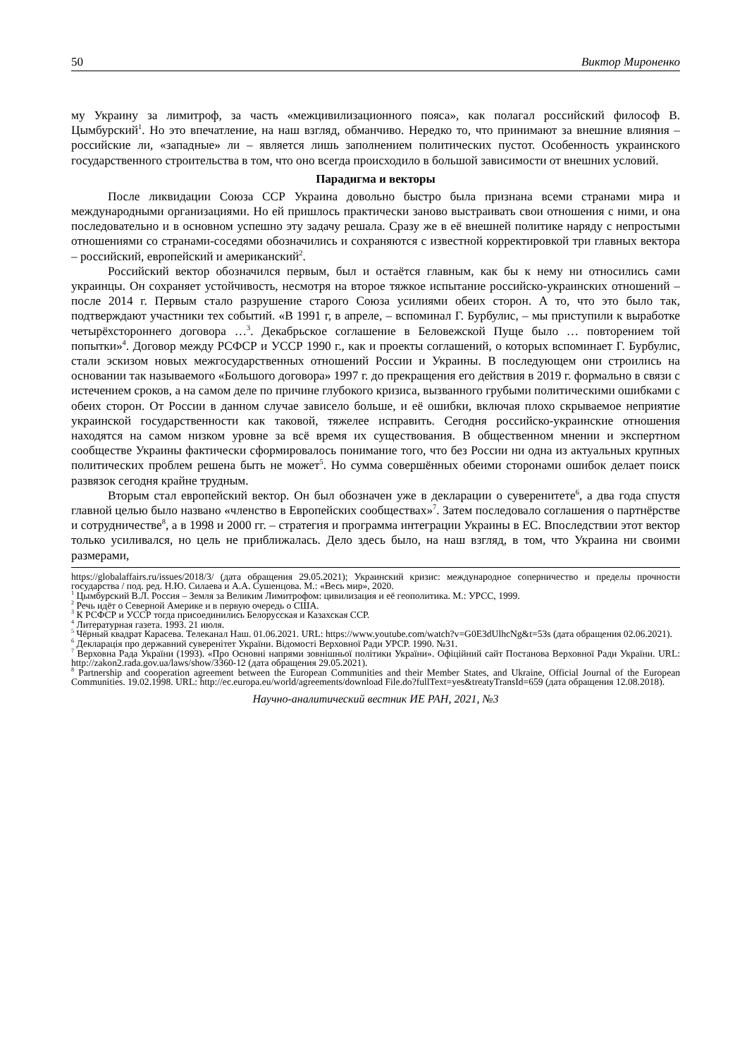50 Виктор Мироненко
му Украину за лимитроф, за часть «межцивилизационного пояса», как полагал российский философ В. Цымбурский<sup>1</sup>. Но это впечатление, на наш взгляд, обманчиво. Нередко то, что принимают за внешние влияния – российские ли, «западные» ли – является лишь заполнением политических пустот. Особенность украинского государственного строительства в том, что оно всегда происходило в большой зависимости от внешних условий.
Парадигма и векторы
После ликвидации Союза ССР Украина довольно быстро была признана всеми странами мира и международными организациями. Но ей пришлось практически заново выстраивать свои отношения с ними, и она последовательно и в основном успешно эту задачу решала. Сразу же в её внешней политике наряду с непростыми отношениями со странами-соседями обозначились и сохраняются с известной корректировкой три главных вектора – российский, европейский и американский<sup>2</sup>.
Российский вектор обозначился первым, был и остаётся главным, как бы к нему ни относились сами украинцы. Он сохраняет устойчивость, несмотря на второе тяжкое испытание российско-украинских отношений – после 2014 г. Первым стало разрушение старого Союза усилиями обеих сторон. А то, что это было так, подтверждают участники тех событий. «В 1991 г, в апреле, – вспоминал Г. Бурбулис, – мы приступили к выработке четырёхстороннего договора …<sup>3</sup>. Декабрьское соглашение в Беловежской Пуще было … повторением той попытки»<sup>4</sup>. Договор между РСФСР и УССР 1990 г., как и проекты соглашений, о которых вспоминает Г. Бурбулис, стали эскизом новых межгосударственных отношений России и Украины. В последующем они строились на основании так называемого «Большого договора» 1997 г. до прекращения его действия в 2019 г. формально в связи с истечением сроков, а на самом деле по причине глубокого кризиса, вызванного грубыми политическими ошибками с обеих сторон. От России в данном случае зависело больше, и её ошибки, включая плохо скрываемое неприятие украинской государственности как таковой, тяжелее исправить. Сегодня российско-украинские отношения находятся на самом низком уровне за всё время их существования. В общественном мнении и экспертном сообществе Украины фактически сформировалось понимание того, что без России ни одна из актуальных крупных политических проблем решена быть не может<sup>5</sup>. Но сумма совершённых обеими сторонами ошибок делает поиск развязок сегодня крайне трудным.
Вторым стал европейский вектор. Он был обозначен уже в декларации о суверенитете<sup>6</sup>, а два года спустя главной целью было названо «членство в Европейских сообществах»<sup>7</sup>. Затем последовало соглашения о партнёрстве и сотрудничестве<sup>8</sup>, а в 1998 и 2000 гг. – стратегия и программа интеграции Украины в ЕС. Впоследствии этот вектор только усиливался, но цель не приближалась. Дело здесь было, на наш взгляд, в том, что Украина ни своими размерами,
https://globalaffairs.ru/issues/2018/3/ (дата обращения 29.05.2021); Украинский кризис: международное соперничество и пределы прочности государства / под. ред. Н.Ю. Силаева и А.А. Сушенцова. М.: «Весь мир», 2020.
<sup>1</sup> Цымбурский В.Л. Россия – Земля за Великим Лимитрофом: цивилизация и её геополитика. М.: УРСС, 1999.
<sup>2</sup> Речь идёт о Северной Америке и в первую очередь о США.
<sup>3</sup> К РСФСР и УССР тогда присоединились Белорусская и Казахская ССР.
<sup>4</sup> Литературная газета. 1993. 21 июля.
<sup>5</sup> Чёрный квадрат Карасева. Телеканал Наш. 01.06.2021. URL: https://www.youtube.com/watch?v=G0E3dUlhcNg&t=53s (дата обращения 02.06.2021).
<sup>6</sup> Декларація про державний суверенітет України. Відомості Верховної Ради УРСР. 1990. №31.
<sup>7</sup> Верховна Рада України (1993). «Про Основні напрями зовнішньої політики України». Офіційний сайт Постанова Верховної Ради України. URL: http://zakon2.rada.gov.ua/laws/show/3360-12 (дата обращения 29.05.2021).
<sup>8</sup> Partnership and cooperation agreement between the European Communities and their Member States, and Ukraine, Official Journal of the European Communities. 19.02.1998. URL: http://ec.europa.eu/world/agreements/download File.do?fullText=yes&treatyTransId=659 (дата обращения 12.08.2018).
Научно-аналитический вестник ИЕ РАН, 2021, №3